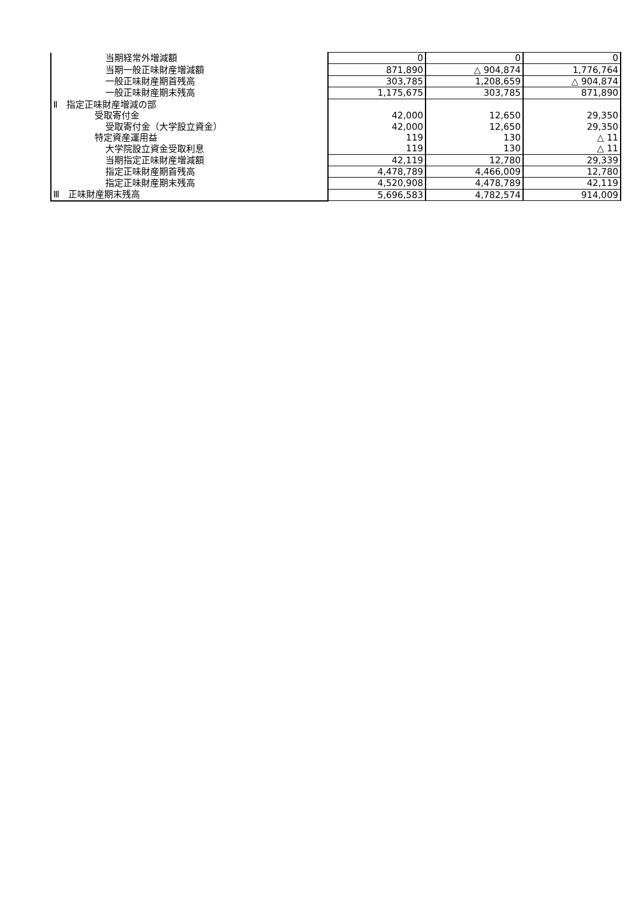| 当期経常外増減額 | 0 | 0 | 0 |
| 当期一般正味財産増減額 | 871,890 | △ 904,874 | 1,776,764 |
| 一般正味財産期首残高 | 303,785 | 1,208,659 | △ 904,874 |
| 一般正味財産期末残高 | 1,175,675 | 303,785 | 871,890 |
| Ⅱ 指定正味財産増減の部 | | | |
| 受取寄付金 | 42,000 | 12,650 | 29,350 |
| 受取寄付金（大学設立資金） | 42,000 | 12,650 | 29,350 |
| 特定資産運用益 | 119 | 130 | △ 11 |
| 大学院設立資金受取利息 | 119 | 130 | △ 11 |
| 当期指定正味財産増減額 | 42,119 | 12,780 | 29,339 |
| 指定正味財産期首残高 | 4,478,789 | 4,466,009 | 12,780 |
| 指定正味財産期末残高 | 4,520,908 | 4,478,789 | 42,119 |
| Ⅲ 正味財産期末残高 | 5,696,583 | 4,782,574 | 914,009 |